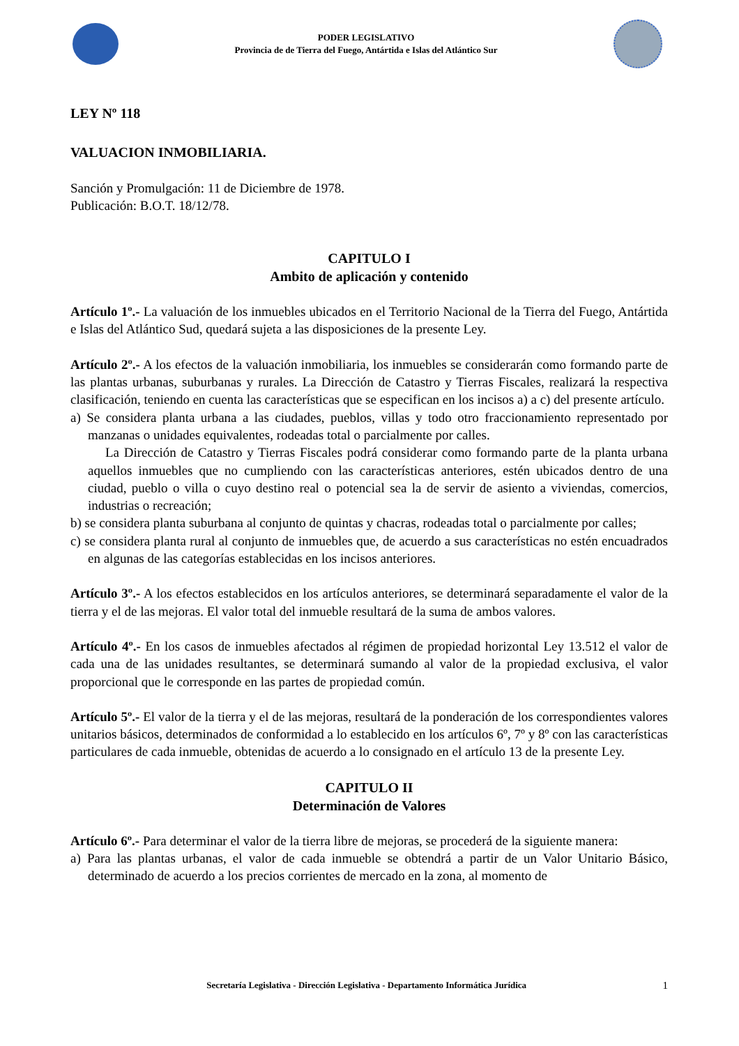PODER LEGISLATIVO
Provincia de de Tierra del Fuego, Antártida e Islas del Atlántico Sur
LEY Nº 118
VALUACION INMOBILIARIA.
Sanción y Promulgación: 11 de Diciembre de 1978.
Publicación: B.O.T. 18/12/78.
CAPITULO I
Ambito de aplicación y contenido
Artículo 1º.- La valuación de los inmuebles ubicados en el Territorio Nacional de la Tierra del Fuego, Antártida e Islas del Atlántico Sud, quedará sujeta a las disposiciones de la presente Ley.
Artículo 2º.- A los efectos de la valuación inmobiliaria, los inmuebles se considerarán como formando parte de las plantas urbanas, suburbanas y rurales. La Dirección de Catastro y Tierras Fiscales, realizará la respectiva clasificación, teniendo en cuenta las características que se especifican en los incisos a) a c) del presente artículo.
a) Se considera planta urbana a las ciudades, pueblos, villas y todo otro fraccionamiento representado por manzanas o unidades equivalentes, rodeadas total o parcialmente por calles.
La Dirección de Catastro y Tierras Fiscales podrá considerar como formando parte de la planta urbana aquellos inmuebles que no cumpliendo con las características anteriores, estén ubicados dentro de una ciudad, pueblo o villa o cuyo destino real o potencial sea la de servir de asiento a viviendas, comercios, industrias o recreación;
b) se considera planta suburbana al conjunto de quintas y chacras, rodeadas total o parcialmente por calles;
c) se considera planta rural al conjunto de inmuebles que, de acuerdo a sus características no estén encuadrados en algunas de las categorías establecidas en los incisos anteriores.
Artículo 3º.- A los efectos establecidos en los artículos anteriores, se determinará separadamente el valor de la tierra y el de las mejoras. El valor total del inmueble resultará de la suma de ambos valores.
Artículo 4º.- En los casos de inmuebles afectados al régimen de propiedad horizontal Ley 13.512 el valor de cada una de las unidades resultantes, se determinará sumando al valor de la propiedad exclusiva, el valor proporcional que le corresponde en las partes de propiedad común.
Artículo 5º.- El valor de la tierra y el de las mejoras, resultará de la ponderación de los correspondientes valores unitarios básicos, determinados de conformidad a lo establecido en los artículos 6º, 7º y 8º con las características particulares de cada inmueble, obtenidas de acuerdo a lo consignado en el artículo 13 de la presente Ley.
CAPITULO II
Determinación de Valores
Artículo 6º.- Para determinar el valor de la tierra libre de mejoras, se procederá de la siguiente manera:
a) Para las plantas urbanas, el valor de cada inmueble se obtendrá a partir de un Valor Unitario Básico, determinado de acuerdo a los precios corrientes de mercado en la zona, al momento de
Secretaría Legislativa - Dirección Legislativa - Departamento Informática Jurídica 1